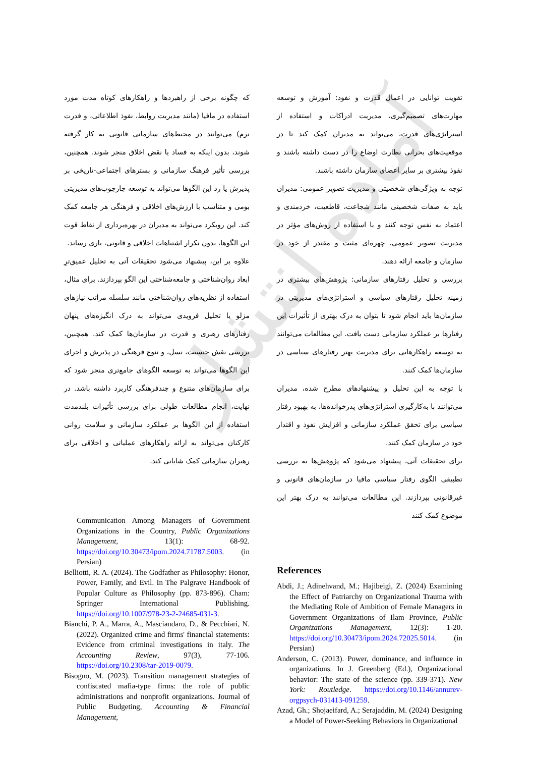آماده انتشار
تقویت توانایی در اعمال قدرت و نفوذ: آموزش و توسعه مهارت‌های تصمیم‌گیری، مدیریت ادراکات و استفاده از استراتژی‌های قدرت، می‌تواند به مدیران کمک کند تا در موقعیت‌های بحرانی نظارت اوضاع را در دست داشته باشند و نفوذ بیشتری بر سایر اعضای سازمان داشته باشند.
توجه به ویژگی‌های شخصیتی و مدیریت تصویر عمومی: مدیران باید به صفات شخصیتی مانند شجاعت، قاطعیت، خردمندی و اعتماد به نفس توجه کنند و با استفاده از روش‌های مؤثر در مدیریت تصویر عمومی، چهره‌ای مثبت و مقتدر از خود در سازمان و جامعه ارائه دهند.
بررسی و تحلیل رفتارهای سازمانی: پژوهش‌های بیشتری در زمینه تحلیل رفتارهای سیاسی و استراتژی‌های مدیریتی در سازمان‌ها باید انجام شود تا بتوان به درک بهتری از تأثیرات این رفتارها بر عملکرد سازمانی دست یافت. این مطالعات می‌توانند به توسعه راهکارهایی برای مدیریت بهتر رفتارهای سیاسی در سازمان‌ها کمک کنند.
با توجه به این تحلیل و پیشنهادهای مطرح شده، مدیران می‌توانند با به‌کارگیری استراتژی‌های پدرخوانده‌ها، به بهبود رفتار سیاسی برای تحقق عملکرد سازمانی و افزایش نفوذ و اقتدار خود در سازمان کمک کنند.
برای تحقیقات آتی، پیشنهاد می‌شود که پژوهش‌ها به بررسی تطبیقی الگوی رفتار سیاسی مافیا در سازمان‌های قانونی و غیرقانونی بپردازند. این مطالعات می‌توانند به درک بهتر این موضوع کمک کنند
References
Abdi, J.; Adinehvand, M.; Hajibeigi, Z. (2024) Examining the Effect of Patriarchy on Organizational Trauma with the Mediating Role of Ambition of Female Managers in Government Organizations of Ilam Province, Public Organizations Management, 12(3): 1-20. https://doi.org/10.30473/ipom.2024.72025.5014. (in Persian)
Anderson, C. (2013). Power, dominance, and influence in organizations. In J. Greenberg (Ed.), Organizational behavior: The state of the science (pp. 339-371). New York: Routledge. https://doi.org/10.1146/annurev-orgpsych-031413-091259.
Azad, Gh.; Shojaeifard, A.; Serajaddin, M. (2024) Designing a Model of Power-Seeking Behaviors in Organizational
که چگونه برخی از راهبردها و راهکارهای کوتاه مدت مورد استفاده در مافیا (مانند مدیریت روابط، نفوذ اطلاعاتی، و قدرت نرم) می‌توانند در محیط‌های سازمانی قانونی به کار گرفته شوند، بدون اینکه به فساد یا نقض اخلاق منجر شوند. همچنین، بررسی تأثیر فرهنگ سازمانی و بسترهای اجتماعی-تاریخی بر پذیرش یا رد این الگوها می‌تواند به توسعه چارچوب‌های مدیریتی بومی و متناسب با ارزش‌های اخلاقی و فرهنگی هر جامعه کمک کند. این رویکرد می‌تواند به مدیران در بهره‌برداری از نقاط قوت این الگوها، بدون تکرار اشتباهات اخلاقی و قانونی، یاری رساند.
علاوه بر این، پیشنهاد می‌شود تحقیقات آتی به تحلیل عمیق‌ترِ ابعاد روان‌شناختی و جامعه‌شناختی این الگو بپردازند. برای مثال، استفاده از نظریه‌های روان‌شناختی مانند سلسله مراتب نیازهای مزلو یا تحلیل فرویدی می‌تواند به درک انگیزه‌های پنهان رفتارهای رهبری و قدرت در سازمان‌ها کمک کند. همچنین، بررسی نقش جنسیت، نسل، و تنوع فرهنگی در پذیرش و اجرای این الگوها می‌تواند به توسعه الگوهای جامع‌تری منجر شود که برای سازمان‌های متنوع و چندفرهنگی کاربرد داشته باشد. در نهایت، انجام مطالعات طولی برای بررسی تأثیرات بلندمدت استفاده از این الگوها بر عملکرد سازمانی و سلامت روانی کارکنان می‌تواند به ارائه راهکارهای عملیاتی و اخلاقی برای رهبران سازمانی کمک شایانی کند.
Communication Among Managers of Government Organizations in the Country, Public Organizations Management, 13(1): 68-92. https://doi.org/10.30473/ipom.2024.71787.5003. (in Persian)
Belliotti, R. A. (2024). The Godfather as Philosophy: Honor, Power, Family, and Evil. In The Palgrave Handbook of Popular Culture as Philosophy (pp. 873-896). Cham: Springer International Publishing. https://doi.org/10.1007/978-23-2-24685-031-3.
Bianchi, P. A., Marra, A., Masciandaro, D., & Pecchiari, N. (2022). Organized crime and firms' financial statements: Evidence from criminal investigations in italy. The Accounting Review, 97(3), 77-106. https://doi.org/10.2308/tar-2019-0079.
Bisogno, M. (2023). Transition management strategies of confiscated mafia-type firms: the role of public administrations and nonprofit organizations. Journal of Public Budgeting, Accounting & Financial Management,